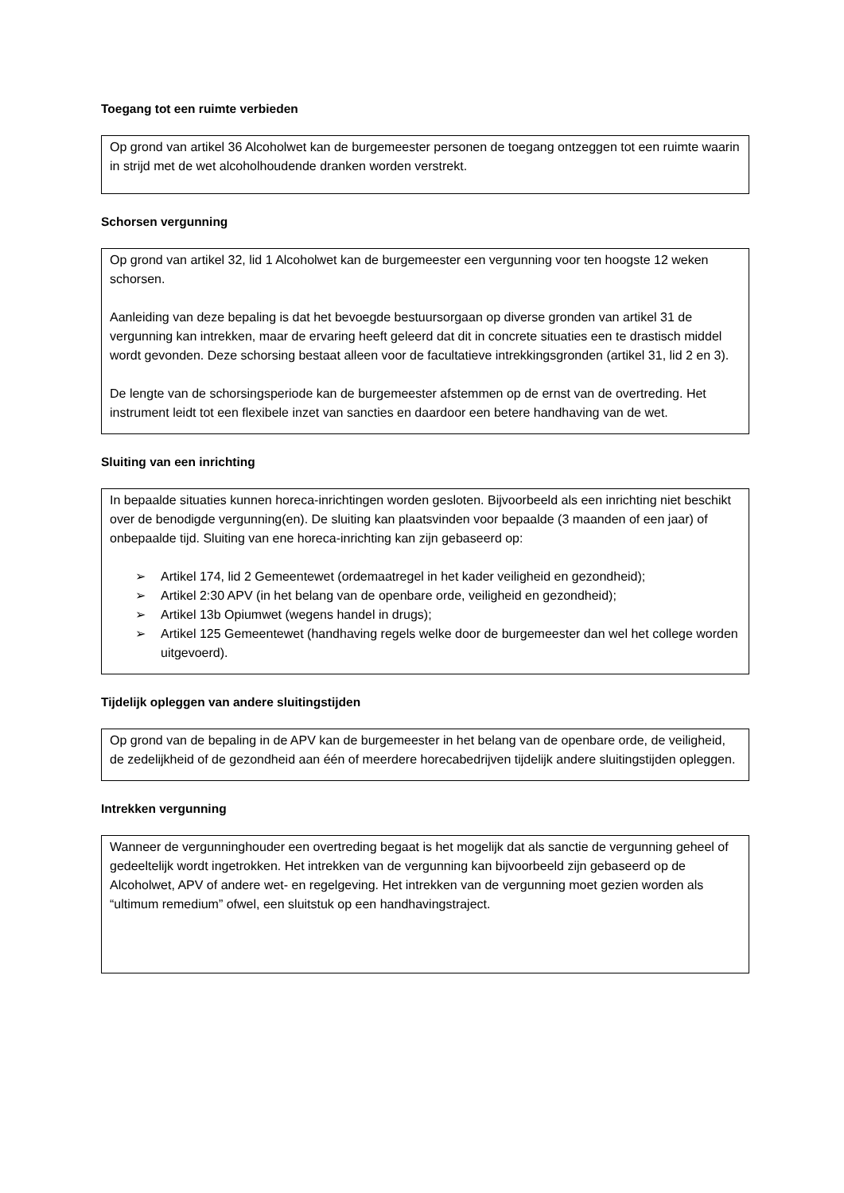Toegang tot een ruimte verbieden
Op grond van artikel 36 Alcoholwet kan de burgemeester personen de toegang ontzeggen tot een ruimte waarin in strijd met de wet alcoholhoudende dranken worden verstrekt.
Schorsen vergunning
Op grond van artikel 32, lid 1 Alcoholwet kan de burgemeester een vergunning voor ten hoogste 12 weken schorsen.
Aanleiding van deze bepaling is dat het bevoegde bestuursorgaan op diverse gronden van artikel 31 de vergunning kan intrekken, maar de ervaring heeft geleerd dat dit in concrete situaties een te drastisch middel wordt gevonden. Deze schorsing bestaat alleen voor de facultatieve intrekkingsgronden (artikel 31, lid 2 en 3).
De lengte van de schorsingsperiode kan de burgemeester afstemmen op de ernst van de overtreding. Het instrument leidt tot een flexibele inzet van sancties en daardoor een betere handhaving van de wet.
Sluiting van een inrichting
In bepaalde situaties kunnen horeca-inrichtingen worden gesloten. Bijvoorbeeld als een inrichting niet beschikt over de benodigde vergunning(en). De sluiting kan plaatsvinden voor bepaalde (3 maanden of een jaar) of onbepaalde tijd. Sluiting van ene horeca-inrichting kan zijn gebaseerd op:
➢ Artikel 174, lid 2 Gemeentewet (ordemaatregel in het kader veiligheid en gezondheid);
➢ Artikel 2:30 APV (in het belang van de openbare orde, veiligheid en gezondheid);
➢ Artikel 13b Opiumwet (wegens handel in drugs);
➢ Artikel 125 Gemeentewet (handhaving regels welke door de burgemeester dan wel het college worden uitgevoerd).
Tijdelijk opleggen van andere sluitingstijden
Op grond van de bepaling in de APV kan de burgemeester in het belang van de openbare orde, de veiligheid, de zedelijkheid of de gezondheid aan één of meerdere horecabedrijven tijdelijk andere sluitingstijden opleggen.
Intrekken vergunning
Wanneer de vergunninghouder een overtreding begaat is het mogelijk dat als sanctie de vergunning geheel of gedeeltelijk wordt ingetrokken. Het intrekken van de vergunning kan bijvoorbeeld zijn gebaseerd op de Alcoholwet, APV of andere wet- en regelgeving. Het intrekken van de vergunning moet gezien worden als “ultimum remedium” ofwel, een sluitstuk op een handhavingstraject.